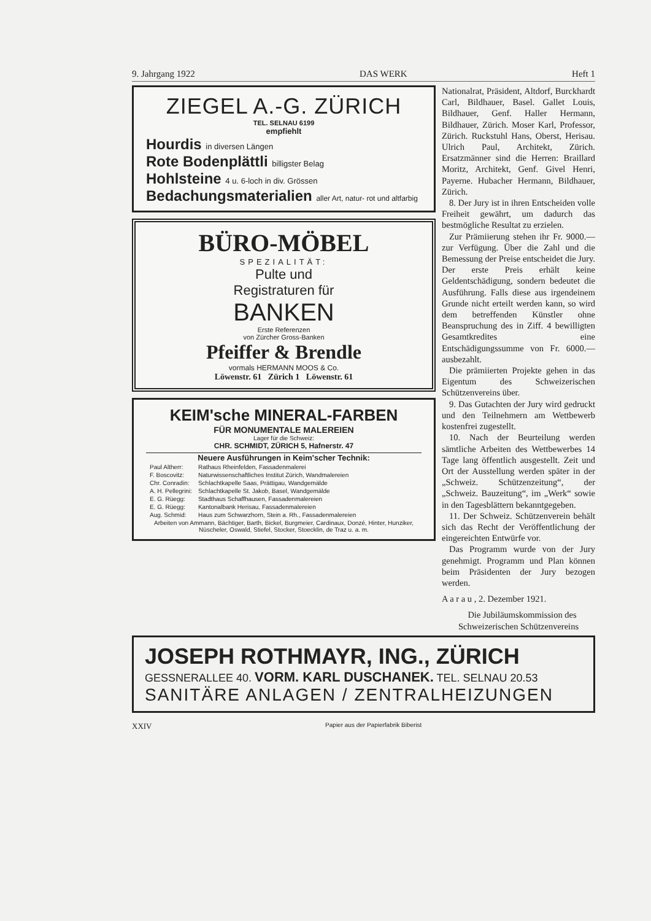9. Jahrgang 1922 DAS WERK Heft 1
ZIEGEL A.-G. ZÜRICH
TEL. SELNAU 6199
empfiehlt
Hourdis in diversen Längen
Rote Bodenplättli billigster Belag
Hohlsteine 4 u. 6-loch in div. Grössen
Bedachungsmaterialien aller Art, natur- rot und altfarbig
BÜRO-MÖBEL
SPEZIALITÄT:
Pulte und
Registraturen für
BANKEN
Erste Referenzen
von Zürcher Gross-Banken
Pfeiffer & Brendle
vormals HERMANN MOOS & Co.
Löwenstr. 61 Zürich 1 Löwenstr. 61
KEIM'sche MINERAL-FARBEN
FÜR MONUMENTALE MALEREIEN
Lager für die Schweiz:
CHR. SCHMIDT, ZÜRICH 5, Hafnerstr. 47
Neuere Ausführungen in Keim'scher Technik:
| Paul Altherr: | Rathaus Rheinfelden, Fassadenmalerei |
| F. Boscovitz: | Naturwissenschaftliches Institut Zürich, Wandmalereien |
| Chr. Conradin: | Schlachtkapelle Saas, Prättigau, Wandgemälde |
| A. H. Pellegrini: | Schlachtkapelle St. Jakob, Basel, Wandgemälde |
| E. G. Rüegg: | Stadthaus Schaffhausen, Fassadenmalereien |
| E. G. Rüegg: | Kantonalbank Herisau, Fassadenmalereien |
| Aug. Schmid: | Haus zum Schwarzhorn, Stein a. Rh., Fassadenmalereien |
Arbeiten von Ammann, Bächtiger, Barth, Bickel, Burgmeier, Cardinaux, Donzé, Hinter, Hunziker, Nüscheler, Oswald, Stiefel, Stocker, Stoecklin, de Traz u. a. m.
Nationalrat, Präsident, Altdorf, Burckhardt Carl, Bildhauer, Basel. Gallet Louis, Bildhauer, Genf. Haller Hermann, Bildhauer, Zürich. Moser Karl, Professor, Zürich. Ruckstuhl Hans, Oberst, Herisau. Ulrich Paul, Architekt, Zürich. Ersatzmänner sind die Herren: Braillard Moritz, Architekt, Genf. Givel Henri, Payerne. Hubacher Hermann, Bildhauer, Zürich.
8. Der Jury ist in ihren Entscheiden volle Freiheit gewährt, um dadurch das bestmögliche Resultat zu erzielen.
Zur Prämiierung stehen ihr Fr. 9000.— zur Verfügung. Über die Zahl und die Bemessung der Preise entscheidet die Jury. Der erste Preis erhält keine Geldentschädigung, sondern bedeutet die Ausführung. Falls diese aus irgendeinem Grunde nicht erteilt werden kann, so wird dem betreffenden Künstler ohne Beanspruchung des in Ziff. 4 bewilligten Gesamtkredites eine Entschädigungssumme von Fr. 6000.— ausbezahlt.
Die prämiierten Projekte gehen in das Eigentum des Schweizerischen Schützenvereins über.
9. Das Gutachten der Jury wird gedruckt und den Teilnehmern am Wettbewerb kostenfrei zugestellt.
10. Nach der Beurteilung werden sämtliche Arbeiten des Wettbewerbes 14 Tage lang öffentlich ausgestellt. Zeit und Ort der Ausstellung werden später in der „Schweiz. Schützenzeitung“, der „Schweiz. Bauzeitung“, im „Werk“ sowie in den Tagesblättern bekanntgegeben.
11. Der Schweiz. Schützenverein behält sich das Recht der Veröffentlichung der eingereichten Entwürfe vor.
Das Programm wurde von der Jury genehmigt. Programm und Plan können beim Präsidenten der Jury bezogen werden.
A a r a u , 2. Dezember 1921.
Die Jubiläumskommission des Schweizerischen Schützenvereins
JOSEPH ROTHMAYR, ING., ZÜRICH
GESSNERALLEE 40. VORM. KARL DUSCHANEK. TEL. SELNAU 20.53
SANITÄRE ANLAGEN / ZENTRALHEIZUNGEN
XXIV Papier aus der Papierfabrik Biberist